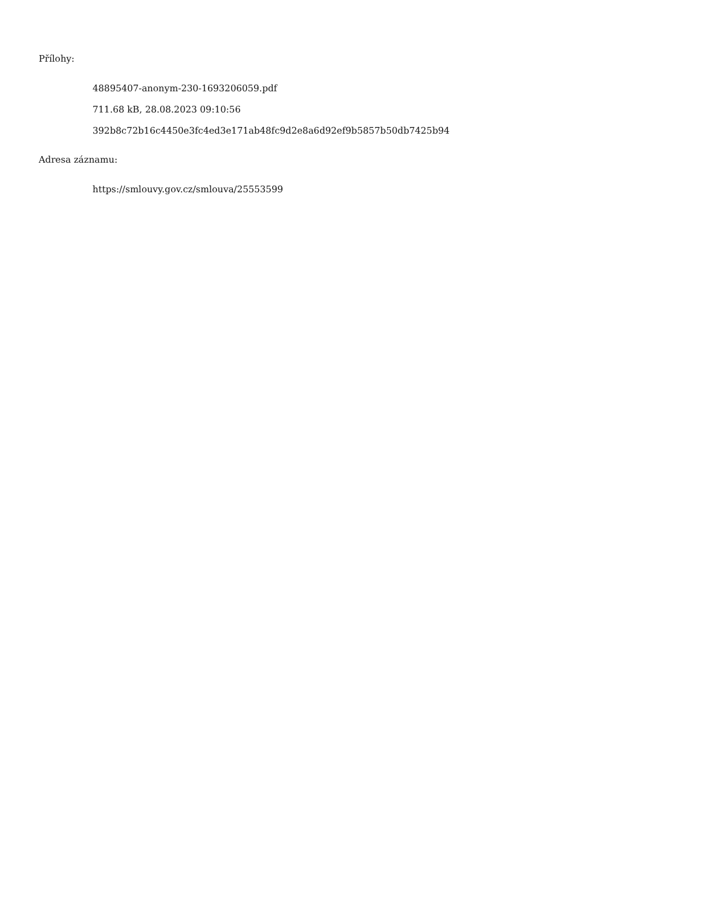Přílohy:
48895407-anonym-230-1693206059.pdf
711.68 kB, 28.08.2023 09:10:56
392b8c72b16c4450e3fc4ed3e171ab48fc9d2e8a6d92ef9b5857b50db7425b94
Adresa záznamu:
https://smlouvy.gov.cz/smlouva/25553599